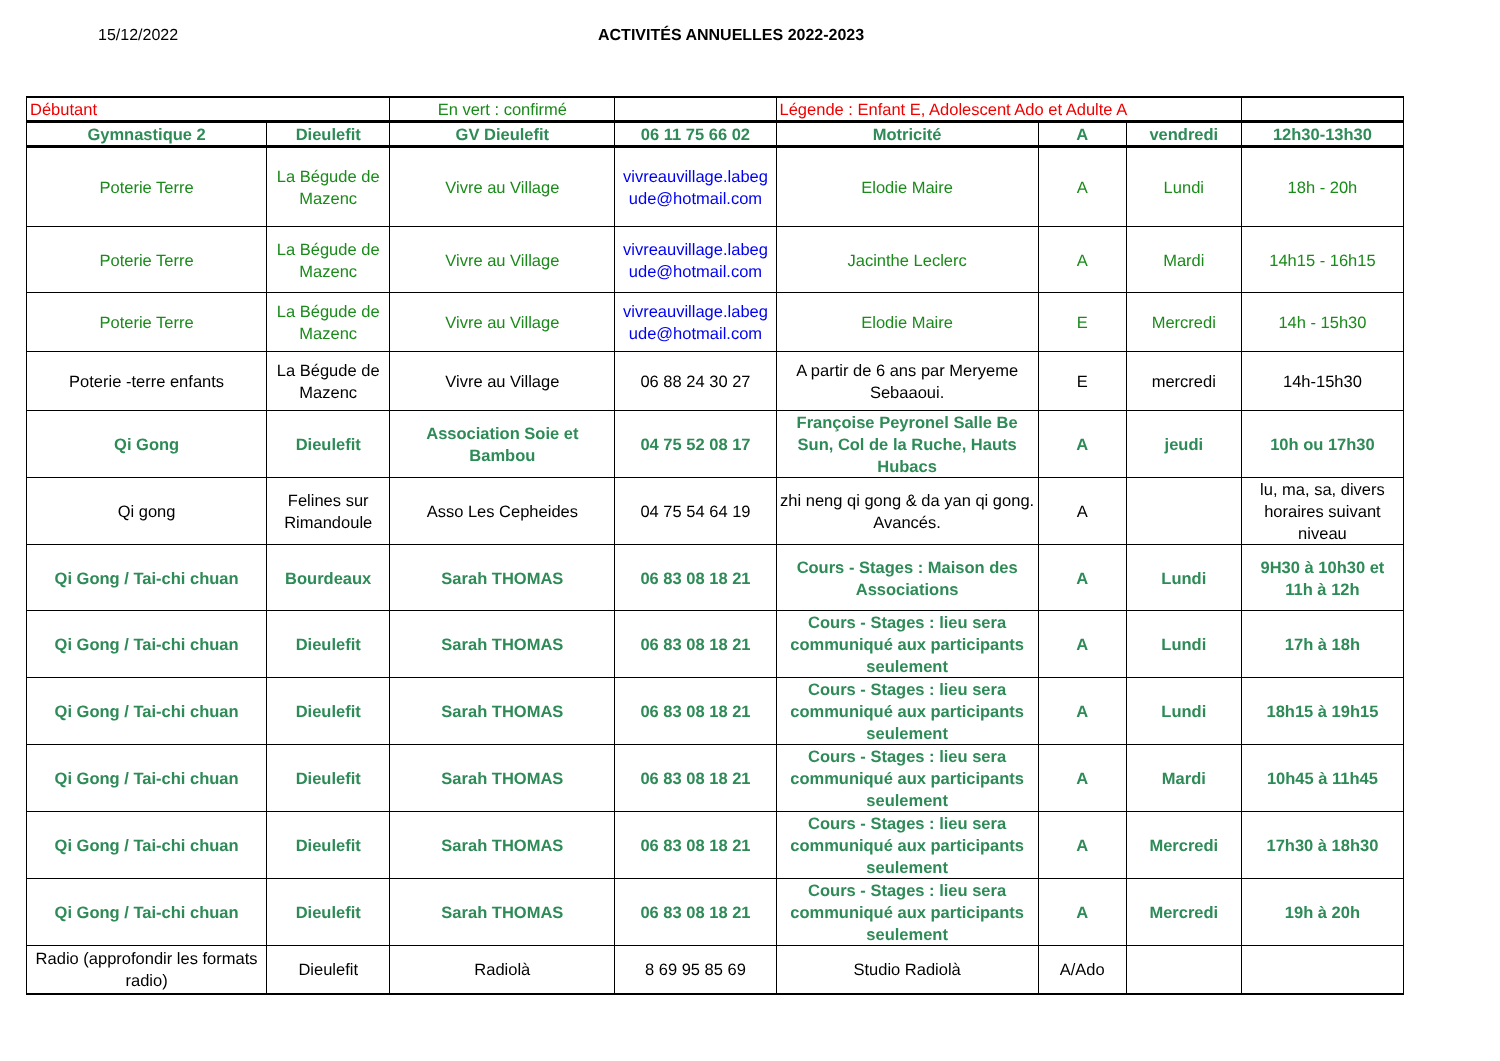15/12/2022 ACTIVITÉS ANNUELLES 2022-2023
| Débutant | | En vert : confirmé | | Légende : Enfant E, Adolescent Ado et Adulte A | | | |
| Gymnastique 2 | Dieulefit | GV Dieulefit | 06 11 75 66 02 | Motricité | A | vendredi | 12h30-13h30 |
| Poterie Terre | La Bégude de Mazenc | Vivre au Village | vivreauvillage.labeg ude@hotmail.com | Elodie Maire | A | Lundi | 18h - 20h |
| Poterie Terre | La Bégude de Mazenc | Vivre au Village | vivreauvillage.labeg ude@hotmail.com | Jacinthe Leclerc | A | Mardi | 14h15 - 16h15 |
| Poterie Terre | La Bégude de Mazenc | Vivre au Village | vivreauvillage.labeg ude@hotmail.com | Elodie Maire | E | Mercredi | 14h - 15h30 |
| Poterie -terre enfants | La Bégude de Mazenc | Vivre au Village | 06 88 24 30 27 | A partir de 6 ans par Meryeme Sebaaoui. | E | mercredi | 14h-15h30 |
| Qi Gong | Dieulefit | Association Soie et Bambou | 04 75 52 08 17 | Françoise Peyronel Salle Be Sun, Col de la Ruche, Hauts Hubacs | A | jeudi | 10h ou 17h30 |
| Qi gong | Felines sur Rimandoule | Asso Les Cepheides | 04 75 54 64 19 | zhi neng qi gong & da yan qi gong. Avancés. | A | | lu, ma, sa, divers horaires suivant niveau |
| Qi Gong / Tai-chi chuan | Bourdeaux | Sarah THOMAS | 06 83 08 18 21 | Cours - Stages : Maison des Associations | A | Lundi | 9H30 à 10h30 et 11h à 12h |
| Qi Gong / Tai-chi chuan | Dieulefit | Sarah THOMAS | 06 83 08 18 21 | Cours - Stages : lieu sera communiqué aux participants seulement | A | Lundi | 17h à 18h |
| Qi Gong / Tai-chi chuan | Dieulefit | Sarah THOMAS | 06 83 08 18 21 | Cours - Stages : lieu sera communiqué aux participants seulement | A | Lundi | 18h15 à 19h15 |
| Qi Gong / Tai-chi chuan | Dieulefit | Sarah THOMAS | 06 83 08 18 21 | Cours - Stages : lieu sera communiqué aux participants seulement | A | Mardi | 10h45 à 11h45 |
| Qi Gong / Tai-chi chuan | Dieulefit | Sarah THOMAS | 06 83 08 18 21 | Cours - Stages : lieu sera communiqué aux participants seulement | A | Mercredi | 17h30 à 18h30 |
| Qi Gong / Tai-chi chuan | Dieulefit | Sarah THOMAS | 06 83 08 18 21 | Cours - Stages : lieu sera communiqué aux participants seulement | A | Mercredi | 19h à 20h |
| Radio (approfondir les formats radio) | Dieulefit | Radiolà | 8 69 95 85 69 | Studio Radiolà | A/Ado | | |